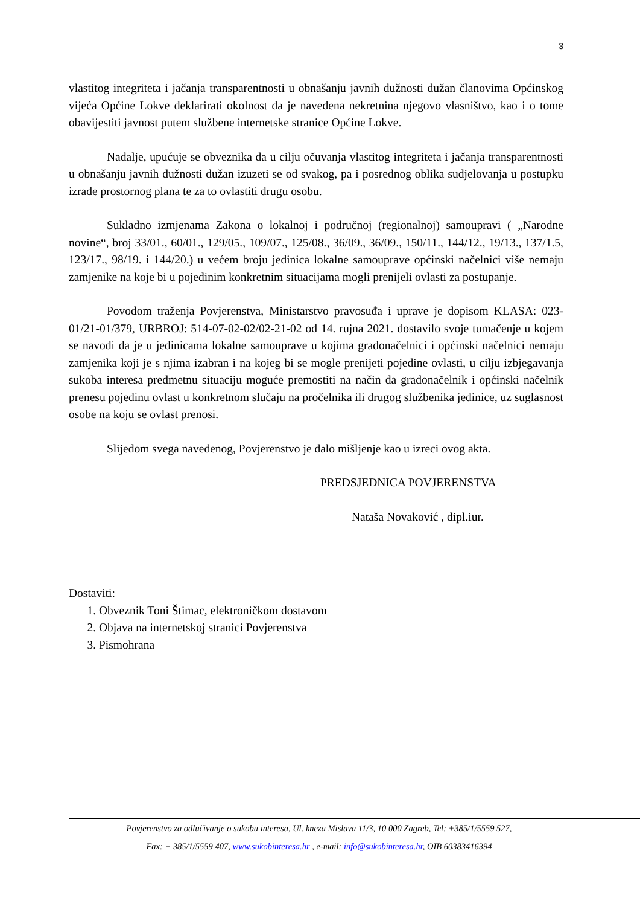3
vlastitog integriteta i jačanja transparentnosti u obnašanju javnih dužnosti dužan članovima Općinskog vijeća Općine Lokve deklarirati okolnost da je navedena nekretnina njegovo vlasništvo, kao i o tome obavijestiti javnost putem službene internetske stranice Općine Lokve.
Nadalje, upućuje se obveznika da u cilju očuvanja vlastitog integriteta i jačanja transparentnosti u obnašanju javnih dužnosti dužan izuzeti se od svakog, pa i posrednog oblika sudjelovanja u postupku izrade prostornog plana te za to ovlastiti drugu osobu.
Sukladno izmjenama Zakona o lokalnoj i područnoj (regionalnoj) samoupravi ( „Narodne novine“, broj 33/01., 60/01., 129/05., 109/07., 125/08., 36/09., 36/09., 150/11., 144/12., 19/13., 137/1.5, 123/17., 98/19. i 144/20.) u većem broju jedinica lokalne samouprave općinski načelnici više nemaju zamjenike na koje bi u pojedinim konkretnim situacijama mogli prenijeli ovlasti za postupanje.
Povodom traženja Povjerenstva, Ministarstvo pravosuđa i uprave je dopisom KLASA: 023-01/21-01/379, URBROJ: 514-07-02-02/02-21-02 od 14. rujna 2021. dostavilo svoje tumačenje u kojem se navodi da je u jedinicama lokalne samouprave u kojima gradonačelnici i općinski načelnici nemaju zamjenika koji je s njima izabran i na kojeg bi se mogle prenijeti pojedine ovlasti, u cilju izbjegavanja sukoba interesa predmetnu situaciju moguće premostiti na način da gradonačelnik i općinski načelnik prenesu pojedinu ovlast u konkretnom slučaju na pročelnika ili drugog službenika jedinice, uz suglasnost osobe na koju se ovlast prenosi.
Slijedom svega navedenog, Povjerenstvo je dalo mišljenje kao u izreci ovog akta.
PREDSJEDNICA POVJERENSTVA
Nataša Novaković , dipl.iur.
Dostaviti:
1. Obveznik Toni Štimac, elektroničkom dostavom
2. Objava na internetskoj stranici Povjerenstva
3. Pismohrana
Povjerenstvo za odlučivanje o sukobu interesa, Ul. kneza Mislava 11/3, 10 000 Zagreb, Tel: +385/1/5559 527,
Fax: + 385/1/5559 407, www.sukobinteresa.hr , e-mail: info@sukobinteresa.hr, OIB 60383416394